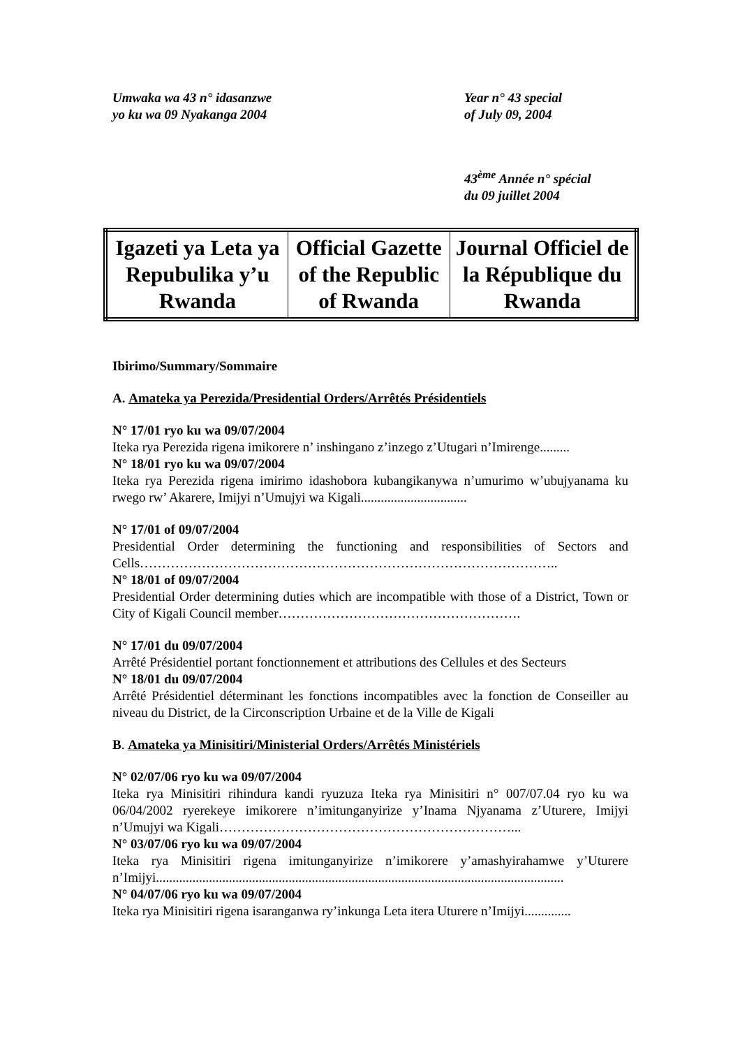Umwaka wa 43 n° idasanzwe
yo ku wa 09 Nyakanga 2004
Year n° 43 special
of July 09, 2004
43<sup>ème</sup> Année n° spécial
du 09 juillet 2004
| Igazeti ya Leta ya Repubulika y’u Rwanda | Official Gazette of the Republic of Rwanda | Journal Officiel de la République du Rwanda |
Ibirimo/Summary/Sommaire
A. Amateka ya Perezida/Presidential Orders/Arrêtés Présidentiels
N° 17/01 ryo ku wa 09/07/2004
Iteka rya Perezida rigena imikorere n’ inshingano z’inzego z’Utugari n’Imirenge.........
N° 18/01 ryo ku wa 09/07/2004
Iteka rya Perezida rigena imirimo idashobora kubangikanywa n’umurimo w’ubujyanama ku rwego rw’ Akarere, Imijyi n’Umujyi wa Kigali................................
N° 17/01 of 09/07/2004
Presidential Order determining the functioning and responsibilities of Sectors and Cells…………………………………………………………………………………..
N° 18/01 of 09/07/2004
Presidential Order determining duties which are incompatible with those of a District, Town or City of Kigali Council member……………………………………………….
N° 17/01 du 09/07/2004
Arrêté Présidentiel portant fonctionnement et attributions des Cellules et des Secteurs
N° 18/01 du 09/07/2004
Arrêté Présidentiel déterminant les fonctions incompatibles avec la fonction de Conseiller au niveau du District, de la Circonscription Urbaine et de la Ville de Kigali
B. Amateka ya Minisitiri/Ministerial Orders/Arrêtés Ministériels
N° 02/07/06 ryo ku wa 09/07/2004
Iteka rya Minisitiri rihindura kandi ryuzuza Iteka rya Minisitiri n° 007/07.04 ryo ku wa 06/04/2002 ryerekeye imikorere n’imitunganyirize y’Inama Njyanama z’Uturere, Imijyi n’Umujyi wa Kigali…………………………………………………………...
N° 03/07/06 ryo ku wa 09/07/2004
Iteka rya Minisitiri rigena imitunganyirize n’imikorere y’amashyirahamwe y’Uturere n’Imijyi...........................................................................................................................
N° 04/07/06 ryo ku wa 09/07/2004
Iteka rya Minisitiri rigena isaranganwa ry’inkunga Leta itera Uturere n’Imijyi..............